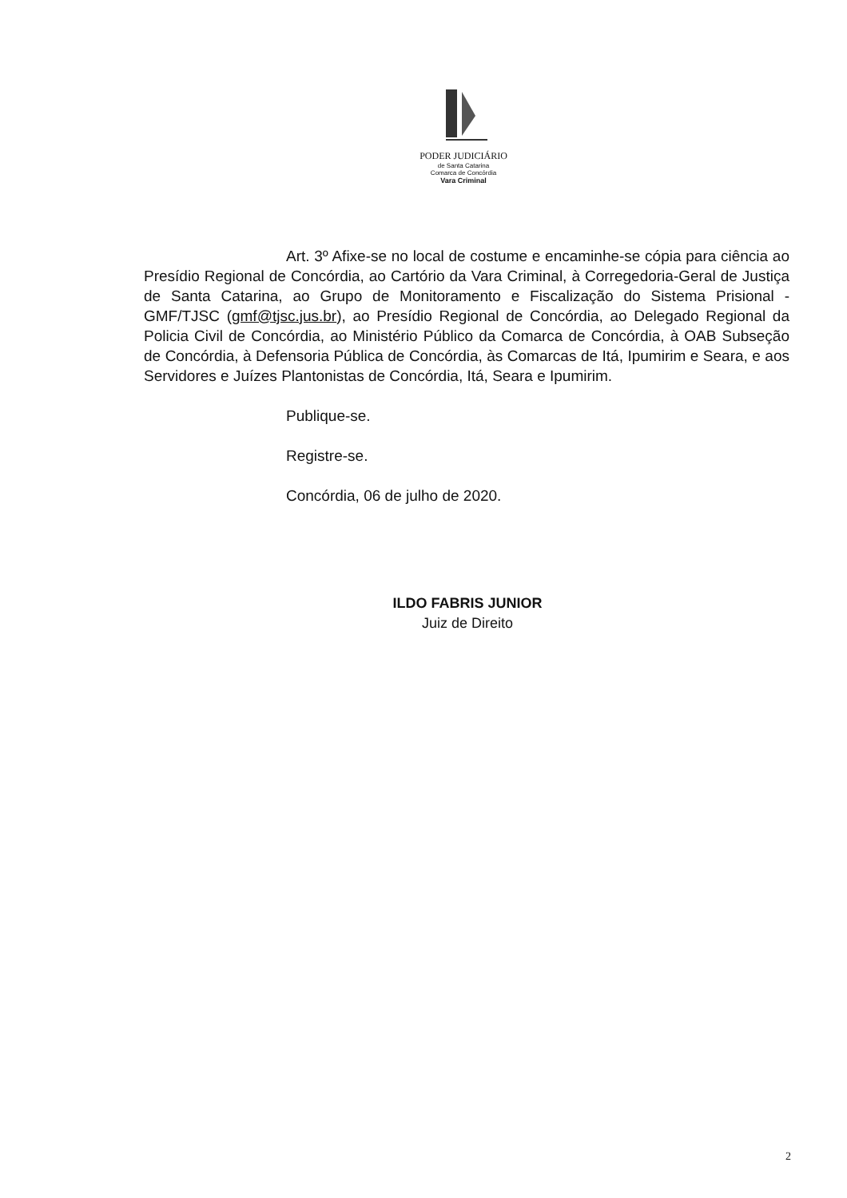PODER JUDICIÁRIO
de Santa Catarina
Comarca de Concórdia
Vara Criminal
Art. 3º Afixe-se no local de costume e encaminhe-se cópia para ciência ao Presídio Regional de Concórdia, ao Cartório da Vara Criminal, à Corregedoria-Geral de Justiça de Santa Catarina, ao Grupo de Monitoramento e Fiscalização do Sistema Prisional - GMF/TJSC (gmf@tjsc.jus.br), ao Presídio Regional de Concórdia, ao Delegado Regional da Policia Civil de Concórdia, ao Ministério Público da Comarca de Concórdia, à OAB Subseção de Concórdia, à Defensoria Pública de Concórdia, às Comarcas de Itá, Ipumirim e Seara, e aos Servidores e Juízes Plantonistas de Concórdia, Itá, Seara e Ipumirim.
Publique-se.
Registre-se.
Concórdia, 06 de julho de 2020.
ILDO FABRIS JUNIOR
Juiz de Direito
2